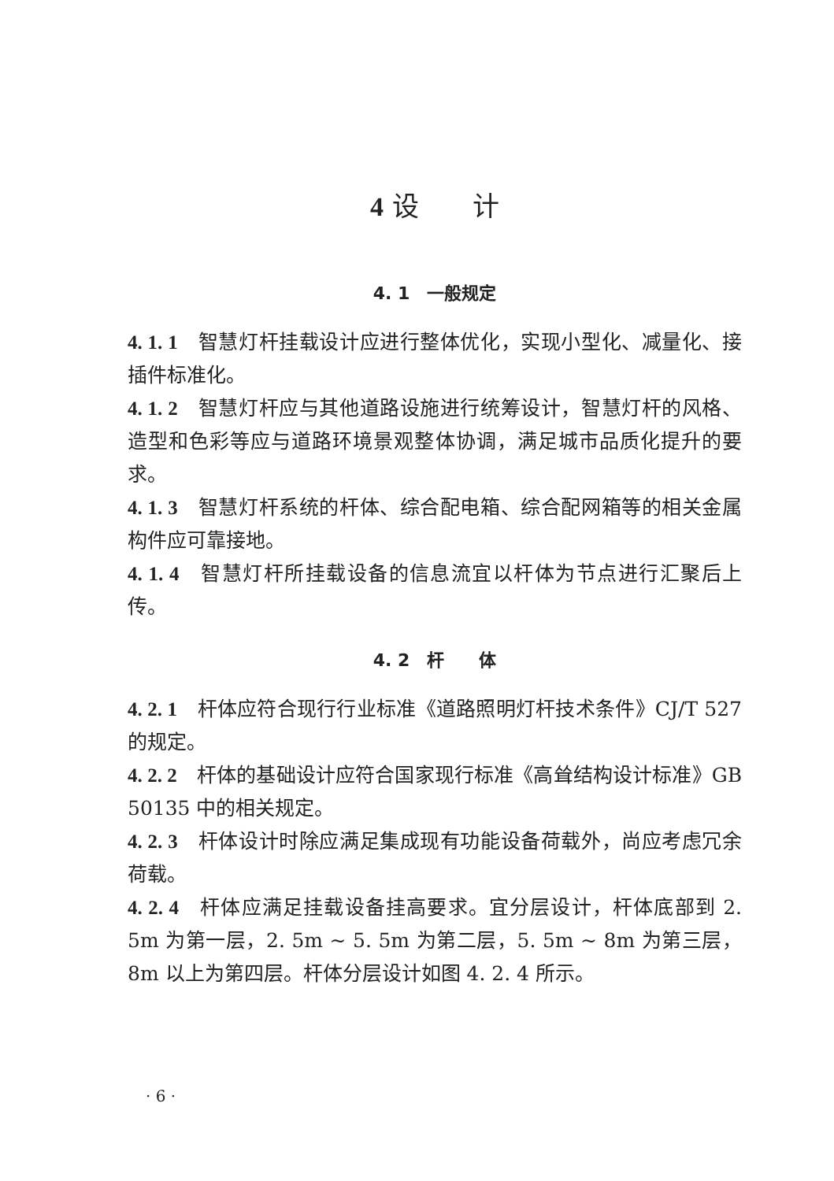4 设　　计
4. 1　一般规定
4. 1. 1　智慧灯杆挂载设计应进行整体优化，实现小型化、减量化、接插件标准化。
4. 1. 2　智慧灯杆应与其他道路设施进行统筹设计，智慧灯杆的风格、造型和色彩等应与道路环境景观整体协调，满足城市品质化提升的要求。
4. 1. 3　智慧灯杆系统的杆体、综合配电箱、综合配网箱等的相关金属构件应可靠接地。
4. 1. 4　智慧灯杆所挂载设备的信息流宜以杆体为节点进行汇聚后上传。
4. 2　杆　　体
4. 2. 1　杆体应符合现行行业标准《道路照明灯杆技术条件》CJ/T 527 的规定。
4. 2. 2　杆体的基础设计应符合国家现行标准《高耸结构设计标准》GB 50135 中的相关规定。
4. 2. 3　杆体设计时除应满足集成现有功能设备荷载外，尚应考虑冗余荷载。
4. 2. 4　杆体应满足挂载设备挂高要求。宜分层设计，杆体底部到 2. 5m 为第一层，2. 5m ~ 5. 5m 为第二层，5. 5m ~ 8m 为第三层，8m 以上为第四层。杆体分层设计如图 4. 2. 4 所示。
· 6 ·